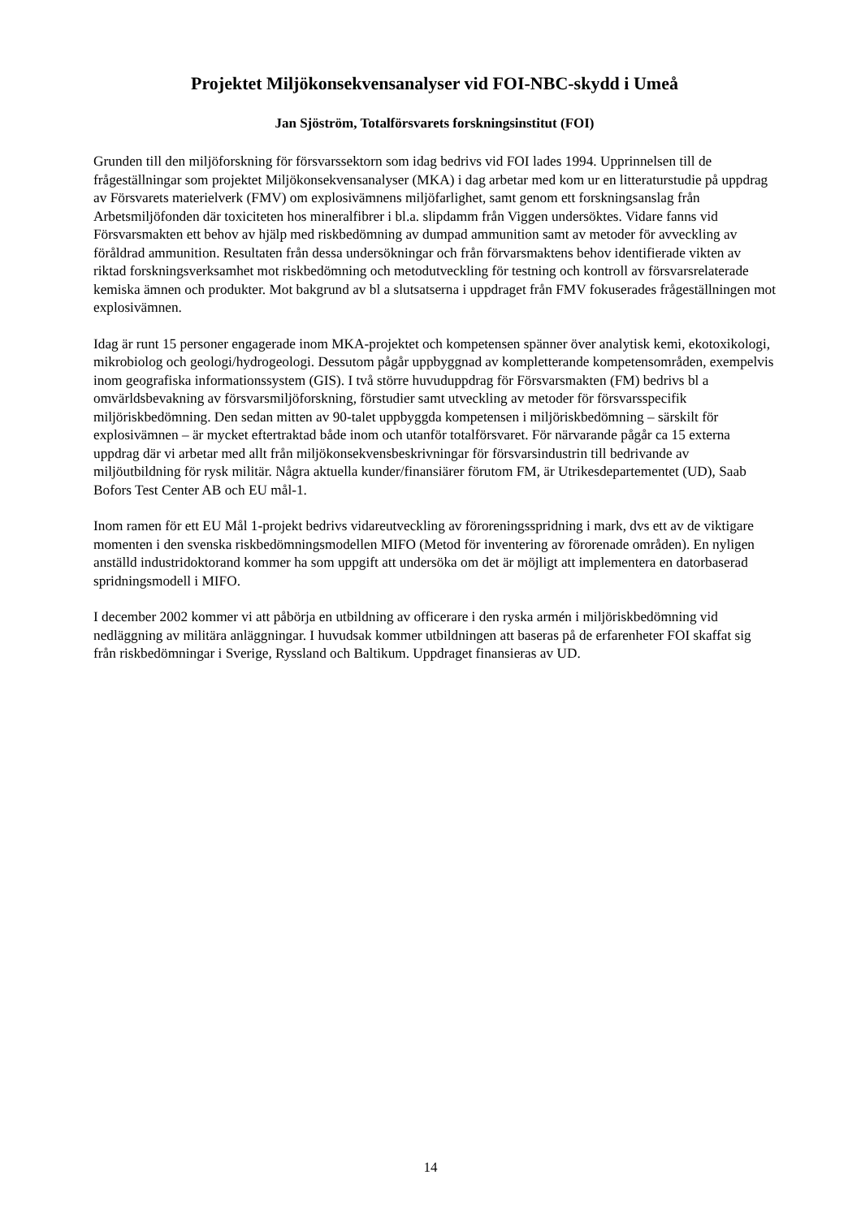Projektet Miljökonsekvensanalyser vid FOI-NBC-skydd i Umeå
Jan Sjöström, Totalförsvarets forskningsinstitut (FOI)
Grunden till den miljöforskning för försvarssektorn som idag bedrivs vid FOI lades 1994. Upprinnelsen till de frågeställningar som projektet Miljökonsekvensanalyser (MKA) i dag arbetar med kom ur en litteraturstudie på uppdrag av Försvarets materielverk (FMV) om explosivämnens miljöfarlighet, samt genom ett forskningsanslag från Arbetsmiljöfonden där toxiciteten hos mineralfibrer i bl.a. slipdamm från Viggen undersöktes. Vidare fanns vid Försvarsmakten ett behov av hjälp med riskbedömning av dumpad ammunition samt av metoder för avveckling av föråldrad ammunition. Resultaten från dessa undersökningar och från förvarsmaktens behov identifierade vikten av riktad forskningsverksamhet mot riskbedömning och metodutveckling för testning och kontroll av försvarsrelaterade kemiska ämnen och produkter. Mot bakgrund av bl a slutsatserna i uppdraget från FMV fokuserades frågeställningen mot explosivämnen.
Idag är runt 15 personer engagerade inom MKA-projektet och kompetensen spänner över analytisk kemi, ekotoxikologi, mikrobiolog och geologi/hydrogeologi. Dessutom pågår uppbyggnad av kompletterande kompetensområden, exempelvis inom geografiska informationssystem (GIS). I två större huvuduppdrag för Försvarsmakten (FM) bedrivs bl a omvärldsbevakning av försvarsmiljöforskning, förstudier samt utveckling av metoder för försvarsspecifik miljöriskbedömning. Den sedan mitten av 90-talet uppbyggda kompetensen i miljöriskbedömning – särskilt för explosivämnen – är mycket eftertraktad både inom och utanför totalförsvaret. För närvarande pågår ca 15 externa uppdrag där vi arbetar med allt från miljökonsekvensbeskrivningar för försvarsindustrin till bedrivande av miljöutbildning för rysk militär. Några aktuella kunder/finansiärer förutom FM, är Utrikesdepartementet (UD), Saab Bofors Test Center AB och EU mål-1.
Inom ramen för ett EU Mål 1-projekt bedrivs vidareutveckling av föroreningsspridning i mark, dvs ett av de viktigare momenten i den svenska riskbedömningsmodellen MIFO (Metod för inventering av förorenade områden). En nyligen anställd industridoktorand kommer ha som uppgift att undersöka om det är möjligt att implementera en datorbaserad spridningsmodell i MIFO.
I december 2002 kommer vi att påbörja en utbildning av officerare i den ryska armén i miljöriskbedömning vid nedläggning av militära anläggningar. I huvudsak kommer utbildningen att baseras på de erfarenheter FOI skaffat sig från riskbedömningar i Sverige, Ryssland och Baltikum. Uppdraget finansieras av UD.
14